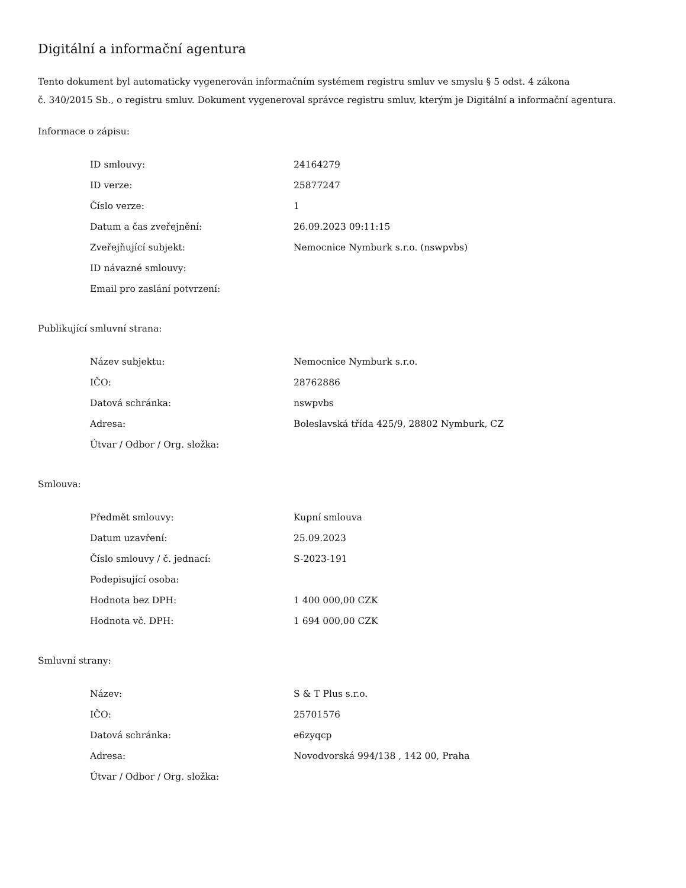Digitální a informační agentura
Tento dokument byl automaticky vygenerován informačním systémem registru smluv ve smyslu § 5 odst. 4 zákona
č. 340/2015 Sb., o registru smluv. Dokument vygeneroval správce registru smluv, kterým je Digitální a informační agentura.
Informace o zápisu:
| ID smlouvy: | 24164279 |
| ID verze: | 25877247 |
| Číslo verze: | 1 |
| Datum a čas zveřejnění: | 26.09.2023 09:11:15 |
| Zveřejňující subjekt: | Nemocnice Nymburk s.r.o. (nswpvbs) |
| ID návazné smlouvy: | |
| Email pro zaslání potvrzení: | |
Publikující smluvní strana:
| Název subjektu: | Nemocnice Nymburk s.r.o. |
| IČO: | 28762886 |
| Datová schránka: | nswpvbs |
| Adresa: | Boleslavská třída 425/9, 28802 Nymburk, CZ |
| Útvar / Odbor / Org. složka: | |
Smlouva:
| Předmět smlouvy: | Kupní smlouva |
| Datum uzavření: | 25.09.2023 |
| Číslo smlouvy / č. jednací: | S-2023-191 |
| Podepisující osoba: | |
| Hodnota bez DPH: | 1 400 000,00 CZK |
| Hodnota vč. DPH: | 1 694 000,00 CZK |
Smluvní strany:
| Název: | S & T Plus s.r.o. |
| IČO: | 25701576 |
| Datová schránka: | e6zyqcp |
| Adresa: | Novodvorská 994/138 , 142 00, Praha |
| Útvar / Odbor / Org. složka: | |